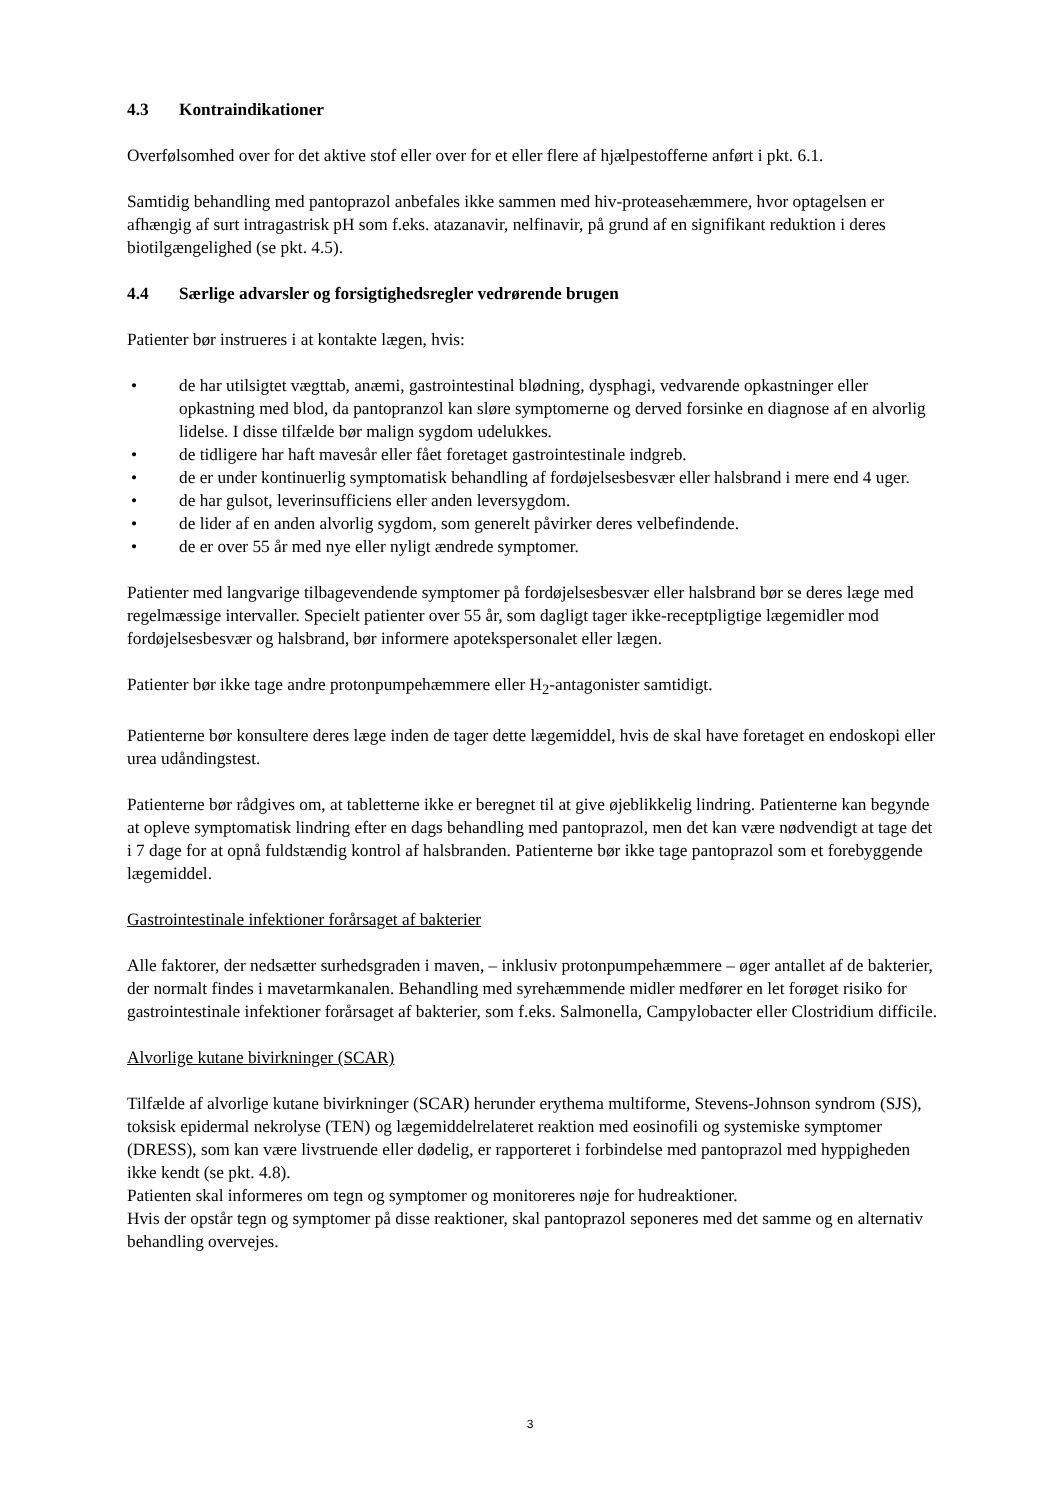4.3 Kontraindikationer
Overfølsomhed over for det aktive stof eller over for et eller flere af hjælpestofferne anført i pkt. 6.1.
Samtidig behandling med pantoprazol anbefales ikke sammen med hiv-proteasehæmmere, hvor optagelsen er afhængig af surt intragastrisk pH som f.eks. atazanavir, nelfinavir, på grund af en signifikant reduktion i deres biotilgængelighed (se pkt. 4.5).
4.4 Særlige advarsler og forsigtighedsregler vedrørende brugen
Patienter bør instrueres i at kontakte lægen, hvis:
• de har utilsigtet vægttab, anæmi, gastrointestinal blødning, dysphagi, vedvarende opkastninger eller opkastning med blod, da pantopranzol kan sløre symptomerne og derved forsinke en diagnose af en alvorlig lidelse. I disse tilfælde bør malign sygdom udelukkes.
• de tidligere har haft mavesår eller fået foretaget gastrointestinale indgreb.
• de er under kontinuerlig symptomatisk behandling af fordøjelsesbesvær eller halsbrand i mere end 4 uger.
• de har gulsot, leverinsufficiens eller anden leversygdom.
• de lider af en anden alvorlig sygdom, som generelt påvirker deres velbefindende.
• de er over 55 år med nye eller nyligt ændrede symptomer.
Patienter med langvarige tilbagevendende symptomer på fordøjelsesbesvær eller halsbrand bør se deres læge med regelmæssige intervaller. Specielt patienter over 55 år, som dagligt tager ikke-receptpligtige lægemidler mod fordøjelsesbesvær og halsbrand, bør informere apotekspersonalet eller lægen.
Patienter bør ikke tage andre protonpumpehæmmere eller H<sub>2</sub>-antagonister samtidigt.
Patienterne bør konsultere deres læge inden de tager dette lægemiddel, hvis de skal have foretaget en endoskopi eller urea udåndingstest.
Patienterne bør rådgives om, at tabletterne ikke er beregnet til at give øjeblikkelig lindring. Patienterne kan begynde at opleve symptomatisk lindring efter en dags behandling med pantoprazol, men det kan være nødvendigt at tage det i 7 dage for at opnå fuldstændig kontrol af halsbranden. Patienterne bør ikke tage pantoprazol som et forebyggende lægemiddel.
Gastrointestinale infektioner forårsaget af bakterier
Alle faktorer, der nedsætter surhedsgraden i maven, – inklusiv protonpumpehæmmere – øger antallet af de bakterier, der normalt findes i mavetarmkanalen. Behandling med syrehæmmende midler medfører en let forøget risiko for gastrointestinale infektioner forårsaget af bakterier, som f.eks. Salmonella, Campylobacter eller Clostridium difficile.
Alvorlige kutane bivirkninger (SCAR)
Tilfælde af alvorlige kutane bivirkninger (SCAR) herunder erythema multiforme, Stevens-Johnson syndrom (SJS), toksisk epidermal nekrolyse (TEN) og lægemiddelrelateret reaktion med eosinofili og systemiske symptomer (DRESS), som kan være livstruende eller dødelig, er rapporteret i forbindelse med pantoprazol med hyppigheden ikke kendt (se pkt. 4.8).
Patienten skal informeres om tegn og symptomer og monitoreres nøje for hudreaktioner.
Hvis der opstår tegn og symptomer på disse reaktioner, skal pantoprazol seponeres med det samme og en alternativ behandling overvejes.
3